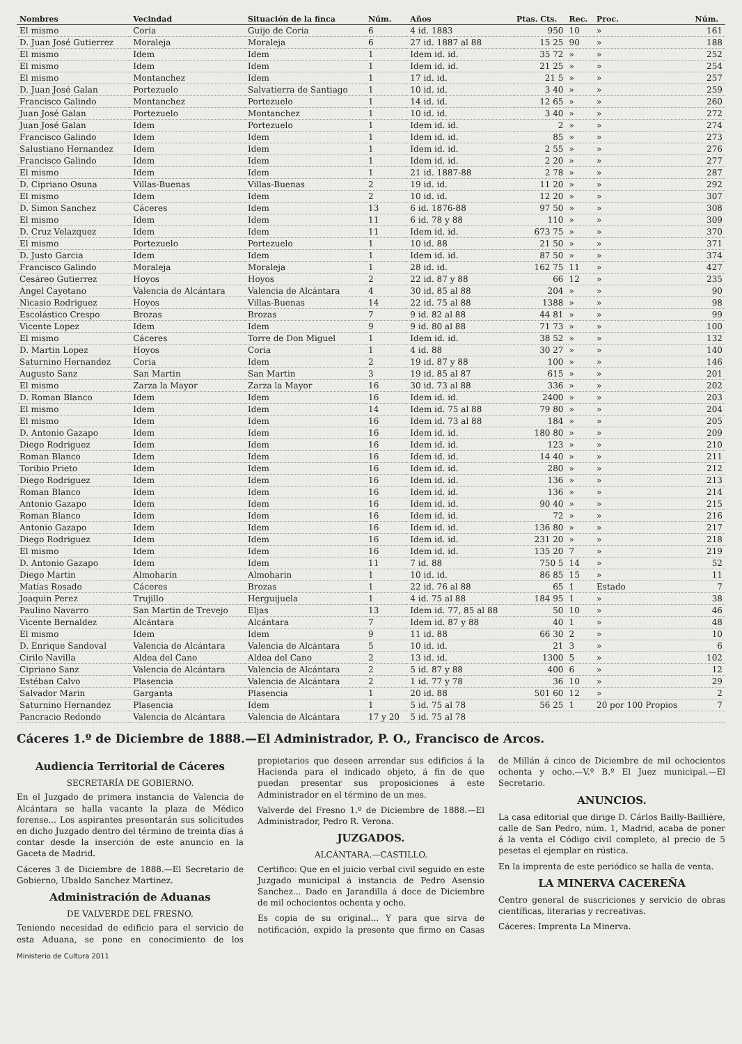| Nombres | Vecindad | Situación de la finca | Núm. | Años | Ptas. Cts. | Rec. | Proc. | Núm. |
| --- | --- | --- | --- | --- | --- | --- | --- | --- |
| El mismo | Coria | Guijo de Coria | 6 | 4 id. 1883 | 950 | 10 | » | 161 |
| D. Juan José Gutierrez | Moraleja | Moraleja | 6 | 27 id. 1887 al 88 | 15 25 | 90 | » | 188 |
| El mismo | Idem | Idem | 1 | Idem id. id. | 35 72 | » | » | 252 |
| El mismo | Idem | Idem | 1 | Idem id. id. | 21 25 | » | » | 254 |
| El mismo | Montanchez | Idem | 1 | 17 id. id. | 21 5 | » | » | 257 |
| D. Juan José Galan | Portezuelo | Salvatierra de Santiago | 1 | 10 id. id. | 3 40 | » | » | 259 |
| Francisco Galindo | Montanchez | Portezuelo | 1 | 14 id. id. | 12 65 | » | » | 260 |
| Juan José Galan | Portezuelo | Montanchez | 1 | 10 id. id. | 3 40 | » | » | 272 |
| Juan José Galan | Idem | Portezuelo | 1 | Idem id. id. | 2 | » | » | 274 |
| Francisco Galindo | Idem | Idem | 1 | Idem id. id. | 85 | » | » | 273 |
| Salustiano Hernandez | Idem | Idem | 1 | Idem id. id. | 2 55 | » | » | 276 |
| Francisco Galindo | Idem | Idem | 1 | Idem id. id. | 2 20 | » | » | 277 |
| El mismo | Idem | Idem | 1 | 21 id. 1887-88 | 2 78 | » | » | 287 |
| D. Cipriano Osuna | Villas-Buenas | Villas-Buenas | 2 | 19 id. id. | 11 20 | » | » | 292 |
| El mismo | Idem | Idem | 2 | 10 id. id. | 12 20 | » | » | 307 |
| D. Simon Sanchez | Cáceres | Idem | 13 | 6 id. 1876-88 | 97 50 | » | » | 308 |
| El mismo | Idem | Idem | 11 | 6 id. 78 y 88 | 110 | » | » | 309 |
| D. Cruz Velazquez | Idem | Idem | 11 | Idem id. id. | 673 75 | » | » | 370 |
| El mismo | Portezuelo | Portezuelo | 1 | 10 id. 88 | 21 50 | » | » | 371 |
| D. Justo Garcia | Idem | Idem | 1 | Idem id. id. | 87 50 | » | » | 374 |
| Francisco Galindo | Moraleja | Moraleja | 1 | 28 id. id. | 162 75 | 11 | » | 427 |
| Cesáreo Gutierrez | Hoyos | Hoyos | 2 | 22 id. 87 y 88 | 66 | 12 | » | 235 |
| Angel Cayetano | Valencia de Alcántara | Valencia de Alcántara | 4 | 30 id. 85 al 88 | 204 | » | » | 90 |
| Nicasio Rodriguez | Hoyos | Villas-Buenas | 14 | 22 id. 75 al 88 | 1388 | » | » | 98 |
| Escolástico Crespo | Brozas | Brozas | 7 | 9 id. 82 al 88 | 44 81 | » | » | 99 |
| Vicente Lopez | Idem | Idem | 9 | 9 id. 80 al 88 | 71 73 | » | » | 100 |
| El mismo | Cáceres | Torre de Don Miguel | 1 | Idem id. id. | 38 52 | » | » | 132 |
| D. Martin Lopez | Hoyos | Coria | 1 | 4 id. 88 | 30 27 | » | » | 140 |
| Saturnino Hernandez | Coria | Idem | 2 | 19 id. 87 y 88 | 100 | » | » | 146 |
| Augusto Sanz | San Martin | San Martin | 3 | 19 id. 85 al 87 | 615 | » | » | 201 |
| El mismo | Zarza la Mayor | Zarza la Mayor | 16 | 30 id. 73 al 88 | 336 | » | » | 202 |
| D. Roman Blanco | Idem | Idem | 16 | Idem id. id. | 2400 | » | » | 203 |
| El mismo | Idem | Idem | 14 | Idem id. 75 al 88 | 79 80 | » | » | 204 |
| El mismo | Idem | Idem | 16 | Idem id. 73 al 88 | 184 | » | » | 205 |
| D. Antonio Gazapo | Idem | Idem | 16 | Idem id. id. | 180 80 | » | » | 209 |
| Diego Rodriguez | Idem | Idem | 16 | Idem id. id. | 123 | » | » | 210 |
| Roman Blanco | Idem | Idem | 16 | Idem id. id. | 14 40 | » | » | 211 |
| Toribio Prieto | Idem | Idem | 16 | Idem id. id. | 280 | » | » | 212 |
| Diego Rodriguez | Idem | Idem | 16 | Idem id. id. | 136 | » | » | 213 |
| Roman Blanco | Idem | Idem | 16 | Idem id. id. | 136 | » | » | 214 |
| Antonio Gazapo | Idem | Idem | 16 | Idem id. id. | 90 40 | » | » | 215 |
| Roman Blanco | Idem | Idem | 16 | Idem id. id. | 72 | » | » | 216 |
| Antonio Gazapo | Idem | Idem | 16 | Idem id. id. | 136 80 | » | » | 217 |
| Diego Rodriguez | Idem | Idem | 16 | Idem id. id. | 231 20 | » | » | 218 |
| El mismo | Idem | Idem | 16 | Idem id. id. | 135 20 | 7 | » | 219 |
| D. Antonio Gazapo | Idem | Idem | 11 | 7 id. 88 | 750 5 | 14 | » | 52 |
| Diego Martin | Almoharin | Almoharin | 1 | 10 id. id. | 86 85 | 15 | » | 11 |
| Matías Rosado | Cáceres | Brozas | 1 | 22 id. 76 al 88 | 65 | 1 | Estado | 7 |
| Joaquin Perez | Trujillo | Herguijuela | 1 | 4 id. 75 al 88 | 184 95 | 1 | » | 38 |
| Paulino Navarro | San Martin de Trevejo | Eljas | 13 | Idem id. 77, 85 al 88 | 50 | 10 | » | 46 |
| Vicente Bernaldez | Alcántara | Alcántara | 7 | Idem id. 87 y 88 | 40 | 1 | » | 48 |
| El mismo | Idem | Idem | 9 | 11 id. 88 | 66 30 | 2 | » | 10 |
| D. Enrique Sandoval | Valencia de Alcántara | Valencia de Alcántara | 5 | 10 id. id. | 21 | 3 | » | 6 |
| Cirilo Navilla | Aldea del Cano | Aldea del Cano | 2 | 13 id. id. | 1300 | 5 | » | 102 |
| Cipriano Sanz | Valencia de Alcántara | Valencia de Alcántara | 2 | 5 id. 87 y 88 | 400 | 6 | » | 12 |
| Estéban Calvo | Plasencia | Valencia de Alcántara | 2 | 1 id. 77 y 78 | 36 | 10 | » | 29 |
| Salvador Marin | Garganta | Plasencia | 1 | 20 id. 88 | 501 60 | 12 | » | 2 |
| Saturnino Hernandez | Plasencia | Idem | 1 | 5 id. 75 al 78 | 56 25 | 1 | 20 por 100 Propios | 7 |
| Pancracio Redondo | Valencia de Alcántara | Valencia de Alcántara | 17 y 20 | 5 id. 75 al 78 | | | | |
Cáceres 1.º de Diciembre de 1888.—El Administrador, P. O., Francisco de Arcos.
Audiencia Territorial de Cáceres
SECRETARÍA DE GOBIERNO.
En el Juzgado de primera instancia de Valencia de Alcántara se halla vacante la plaza de Médico forense... Los aspirantes presentarán sus solicitudes en dicho Juzgado dentro del término de treinta días á contar desde la inserción de este anuncio en la Gaceta de Madrid.
Cáceres 3 de Diciembre de 1888.—El Secretario de Gobierno, Ubaldo Sanchez Martinez.
Administración de Aduanas
DE VALVERDE DEL FRESNO.
Teniendo necesidad de edificio para el servicio de esta Aduana, se pone en conocimiento de los propietarios que deseen arrendar sus edificios á la Hacienda para el indicado objeto, á fin de que puedan presentar sus proposiciones á este Administrador en el término de un mes.
Valverde del Fresno 1.º de Diciembre de 1888.—El Administrador, Pedro R. Verona.
JUZGADOS.
ALCÁNTARA.—CASTILLO.
Certifico: Que en el juicio verbal civil seguido en este Juzgado municipal á instancia de Pedro Asensio Sanchez... Dado en Jarandilla á doce de Diciembre de mil ochocientos ochenta y ocho.
Es copia de su original... Y para que sirva de notificación, expido la presente que firmo en Casas de Millán á cinco de Diciembre de mil ochocientos ochenta y ocho.—V.º B.º El Juez municipal.—El Secretario.
ANUNCIOS.
La casa editorial que dirige D. Cárlos Bailly-Baillière, calle de San Pedro, núm. 1, Madrid, acaba de poner á la venta el Código civil completo, al precio de 5 pesetas el ejemplar en rústica.
En la imprenta de este periódico se halla de venta.
LA MINERVA CACEREÑA
Centro general de suscriciones y servicio de obras científicas, literarias y recreativas.
Cáceres: Imprenta La Minerva.
Ministerio de Cultura 2011